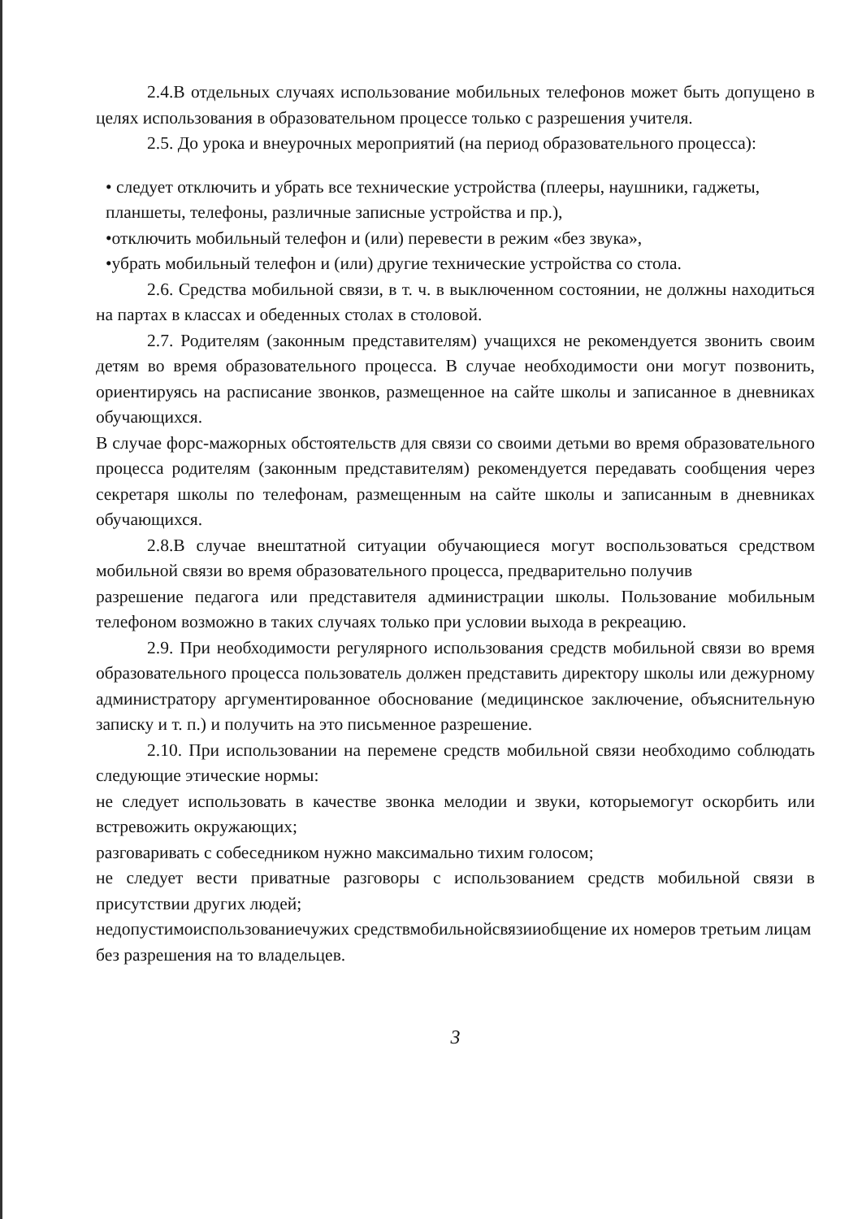2.4.В отдельных случаях использование мобильных телефонов может быть допущено в целях использования в образовательном процессе только с разрешения учителя.
2.5. До урока и внеурочных мероприятий (на период образовательного процесса):
• следует отключить и убрать все технические устройства (плееры, наушники, гаджеты, планшеты, телефоны, различные записные устройства и пр.),
•отключить мобильный телефон и (или) перевести в режим «без звука»,
•убрать мобильный телефон и (или) другие технические устройства со стола.
2.6. Средства мобильной связи, в т. ч. в выключенном состоянии, не должны находиться на партах в классах и обеденных столах в столовой.
2.7. Родителям (законным представителям) учащихся не рекомендуется звонить своим детям во время образовательного процесса. В случае необходимости они могут позвонить, ориентируясь на расписание звонков, размещенное на сайте школы и записанное в дневниках обучающихся.
В случае форс-мажорных обстоятельств для связи со своими детьми во время образовательного процесса родителям (законным представителям) рекомендуется передавать сообщения через секретаря школы по телефонам, размещенным на сайте школы и записанным в дневниках обучающихся.
2.8.В случае внештатной ситуации обучающиеся могут воспользоваться средством мобильной связи во время образовательного процесса, предварительно получив
разрешение педагога или представителя администрации школы. Пользование мобильным телефоном возможно в таких случаях только при условии выхода в рекреацию.
2.9. При необходимости регулярного использования средств мобильной связи во время образовательного процесса пользователь должен представить директору школы или дежурному администратору аргументированное обоснование (медицинское заключение, объяснительную записку и т. п.) и получить на это письменное разрешение.
2.10. При использовании на перемене средств мобильной связи необходимо соблюдать следующие этические нормы:
не следует использовать в качестве звонка мелодии и звуки, которыемогут оскорбить или встревожить окружающих;
разговаривать с собеседником нужно максимально тихим голосом;
не следует вести приватные разговоры с использованием средств мобильной связи в присутствии других людей;
недопустимоиспользованиечужих средствмобильнойсвязииобщение их номеров третьим лицам без разрешения на то владельцев.
3